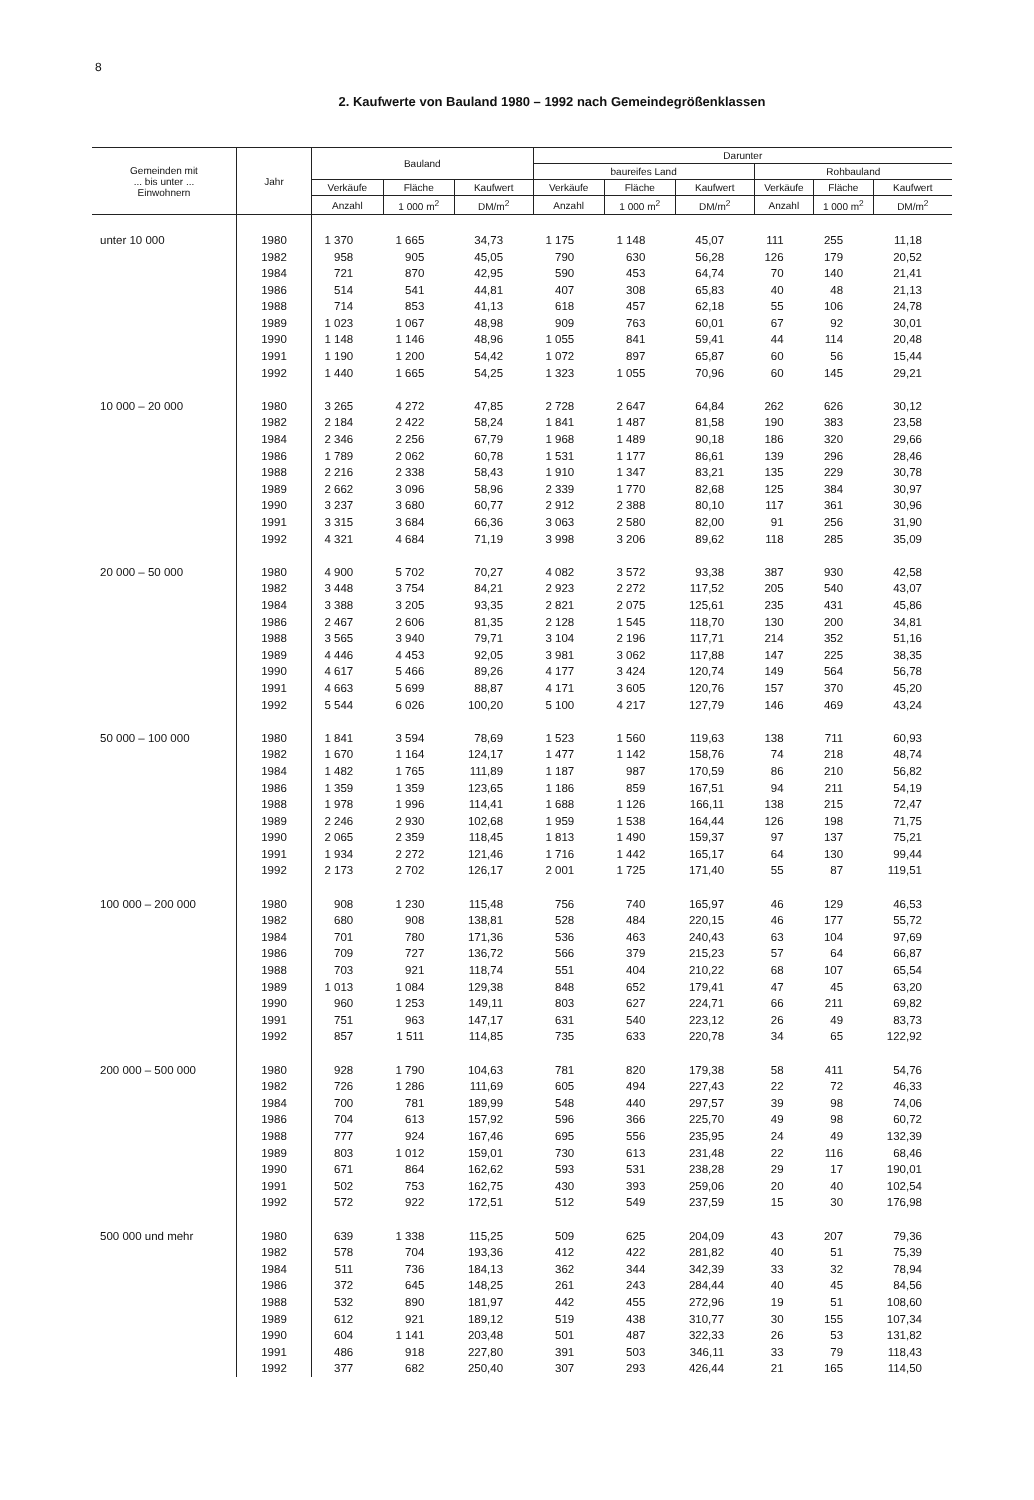8
2. Kaufwerte von Bauland 1980 – 1992 nach Gemeindegrößenklassen
| Gemeinden mit ... bis unter ... Einwohnern | Jahr | Bauland | | | Darunter | | | | | |
| --- | --- | --- | --- | --- | --- | --- | --- | --- | --- | --- |
| | | | | | baureifes Land | | | Rohbauland | | |
| | | Verkäufe | Fläche | Kaufwert | Verkäufe | Fläche | Kaufwert | Verkäufe | Fläche | Kaufwert |
| | | Anzahl | 1 000 m<sup>2</sup> | DM/m<sup>2</sup> | Anzahl | 1 000 m<sup>2</sup> | DM/m<sup>2</sup> | Anzahl | 1 000 m<sup>2</sup> | DM/m<sup>2</sup> |
| unter 10 000 | 1980 | 1 370 | 1 665 | 34,73 | 1 175 | 1 148 | 45,07 | 111 | 255 | 11,18 |
| | 1982 | 958 | 905 | 45,05 | 790 | 630 | 56,28 | 126 | 179 | 20,52 |
| | 1984 | 721 | 870 | 42,95 | 590 | 453 | 64,74 | 70 | 140 | 21,41 |
| | 1986 | 514 | 541 | 44,81 | 407 | 308 | 65,83 | 40 | 48 | 21,13 |
| | 1988 | 714 | 853 | 41,13 | 618 | 457 | 62,18 | 55 | 106 | 24,78 |
| | 1989 | 1 023 | 1 067 | 48,98 | 909 | 763 | 60,01 | 67 | 92 | 30,01 |
| | 1990 | 1 148 | 1 146 | 48,96 | 1 055 | 841 | 59,41 | 44 | 114 | 20,48 |
| | 1991 | 1 190 | 1 200 | 54,42 | 1 072 | 897 | 65,87 | 60 | 56 | 15,44 |
| | 1992 | 1 440 | 1 665 | 54,25 | 1 323 | 1 055 | 70,96 | 60 | 145 | 29,21 |
| 10 000 – 20 000 | 1980 | 3 265 | 4 272 | 47,85 | 2 728 | 2 647 | 64,84 | 262 | 626 | 30,12 |
| | 1982 | 2 184 | 2 422 | 58,24 | 1 841 | 1 487 | 81,58 | 190 | 383 | 23,58 |
| | 1984 | 2 346 | 2 256 | 67,79 | 1 968 | 1 489 | 90,18 | 186 | 320 | 29,66 |
| | 1986 | 1 789 | 2 062 | 60,78 | 1 531 | 1 177 | 86,61 | 139 | 296 | 28,46 |
| | 1988 | 2 216 | 2 338 | 58,43 | 1 910 | 1 347 | 83,21 | 135 | 229 | 30,78 |
| | 1989 | 2 662 | 3 096 | 58,96 | 2 339 | 1 770 | 82,68 | 125 | 384 | 30,97 |
| | 1990 | 3 237 | 3 680 | 60,77 | 2 912 | 2 388 | 80,10 | 117 | 361 | 30,96 |
| | 1991 | 3 315 | 3 684 | 66,36 | 3 063 | 2 580 | 82,00 | 91 | 256 | 31,90 |
| | 1992 | 4 321 | 4 684 | 71,19 | 3 998 | 3 206 | 89,62 | 118 | 285 | 35,09 |
| 20 000 – 50 000 | 1980 | 4 900 | 5 702 | 70,27 | 4 082 | 3 572 | 93,38 | 387 | 930 | 42,58 |
| | 1982 | 3 448 | 3 754 | 84,21 | 2 923 | 2 272 | 117,52 | 205 | 540 | 43,07 |
| | 1984 | 3 388 | 3 205 | 93,35 | 2 821 | 2 075 | 125,61 | 235 | 431 | 45,86 |
| | 1986 | 2 467 | 2 606 | 81,35 | 2 128 | 1 545 | 118,70 | 130 | 200 | 34,81 |
| | 1988 | 3 565 | 3 940 | 79,71 | 3 104 | 2 196 | 117,71 | 214 | 352 | 51,16 |
| | 1989 | 4 446 | 4 453 | 92,05 | 3 981 | 3 062 | 117,88 | 147 | 225 | 38,35 |
| | 1990 | 4 617 | 5 466 | 89,26 | 4 177 | 3 424 | 120,74 | 149 | 564 | 56,78 |
| | 1991 | 4 663 | 5 699 | 88,87 | 4 171 | 3 605 | 120,76 | 157 | 370 | 45,20 |
| | 1992 | 5 544 | 6 026 | 100,20 | 5 100 | 4 217 | 127,79 | 146 | 469 | 43,24 |
| 50 000 – 100 000 | 1980 | 1 841 | 3 594 | 78,69 | 1 523 | 1 560 | 119,63 | 138 | 711 | 60,93 |
| | 1982 | 1 670 | 1 164 | 124,17 | 1 477 | 1 142 | 158,76 | 74 | 218 | 48,74 |
| | 1984 | 1 482 | 1 765 | 111,89 | 1 187 | 987 | 170,59 | 86 | 210 | 56,82 |
| | 1986 | 1 359 | 1 359 | 123,65 | 1 186 | 859 | 167,51 | 94 | 211 | 54,19 |
| | 1988 | 1 978 | 1 996 | 114,41 | 1 688 | 1 126 | 166,11 | 138 | 215 | 72,47 |
| | 1989 | 2 246 | 2 930 | 102,68 | 1 959 | 1 538 | 164,44 | 126 | 198 | 71,75 |
| | 1990 | 2 065 | 2 359 | 118,45 | 1 813 | 1 490 | 159,37 | 97 | 137 | 75,21 |
| | 1991 | 1 934 | 2 272 | 121,46 | 1 716 | 1 442 | 165,17 | 64 | 130 | 99,44 |
| | 1992 | 2 173 | 2 702 | 126,17 | 2 001 | 1 725 | 171,40 | 55 | 87 | 119,51 |
| 100 000 – 200 000 | 1980 | 908 | 1 230 | 115,48 | 756 | 740 | 165,97 | 46 | 129 | 46,53 |
| | 1982 | 680 | 908 | 138,81 | 528 | 484 | 220,15 | 46 | 177 | 55,72 |
| | 1984 | 701 | 780 | 171,36 | 536 | 463 | 240,43 | 63 | 104 | 97,69 |
| | 1986 | 709 | 727 | 136,72 | 566 | 379 | 215,23 | 57 | 64 | 66,87 |
| | 1988 | 703 | 921 | 118,74 | 551 | 404 | 210,22 | 68 | 107 | 65,54 |
| | 1989 | 1 013 | 1 084 | 129,38 | 848 | 652 | 179,41 | 47 | 45 | 63,20 |
| | 1990 | 960 | 1 253 | 149,11 | 803 | 627 | 224,71 | 66 | 211 | 69,82 |
| | 1991 | 751 | 963 | 147,17 | 631 | 540 | 223,12 | 26 | 49 | 83,73 |
| | 1992 | 857 | 1 511 | 114,85 | 735 | 633 | 220,78 | 34 | 65 | 122,92 |
| 200 000 – 500 000 | 1980 | 928 | 1 790 | 104,63 | 781 | 820 | 179,38 | 58 | 411 | 54,76 |
| | 1982 | 726 | 1 286 | 111,69 | 605 | 494 | 227,43 | 22 | 72 | 46,33 |
| | 1984 | 700 | 781 | 189,99 | 548 | 440 | 297,57 | 39 | 98 | 74,06 |
| | 1986 | 704 | 613 | 157,92 | 596 | 366 | 225,70 | 49 | 98 | 60,72 |
| | 1988 | 777 | 924 | 167,46 | 695 | 556 | 235,95 | 24 | 49 | 132,39 |
| | 1989 | 803 | 1 012 | 159,01 | 730 | 613 | 231,48 | 22 | 116 | 68,46 |
| | 1990 | 671 | 864 | 162,62 | 593 | 531 | 238,28 | 29 | 17 | 190,01 |
| | 1991 | 502 | 753 | 162,75 | 430 | 393 | 259,06 | 20 | 40 | 102,54 |
| | 1992 | 572 | 922 | 172,51 | 512 | 549 | 237,59 | 15 | 30 | 176,98 |
| 500 000 und mehr | 1980 | 639 | 1 338 | 115,25 | 509 | 625 | 204,09 | 43 | 207 | 79,36 |
| | 1982 | 578 | 704 | 193,36 | 412 | 422 | 281,82 | 40 | 51 | 75,39 |
| | 1984 | 511 | 736 | 184,13 | 362 | 344 | 342,39 | 33 | 32 | 78,94 |
| | 1986 | 372 | 645 | 148,25 | 261 | 243 | 284,44 | 40 | 45 | 84,56 |
| | 1988 | 532 | 890 | 181,97 | 442 | 455 | 272,96 | 19 | 51 | 108,60 |
| | 1989 | 612 | 921 | 189,12 | 519 | 438 | 310,77 | 30 | 155 | 107,34 |
| | 1990 | 604 | 1 141 | 203,48 | 501 | 487 | 322,33 | 26 | 53 | 131,82 |
| | 1991 | 486 | 918 | 227,80 | 391 | 503 | 346,11 | 33 | 79 | 118,43 |
| | 1992 | 377 | 682 | 250,40 | 307 | 293 | 426,44 | 21 | 165 | 114,50 |